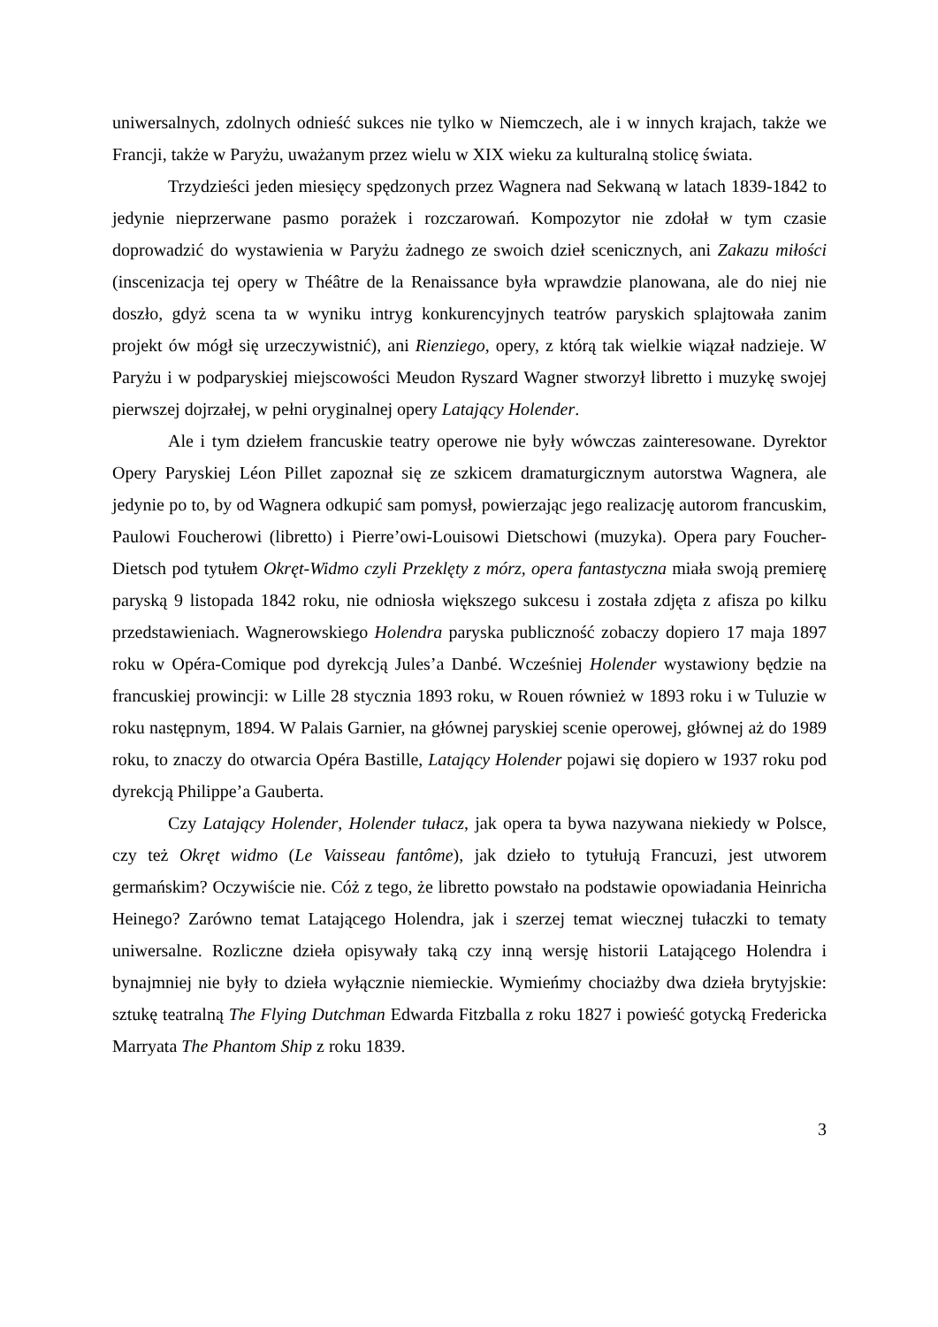uniwersalnych, zdolnych odnieść sukces nie tylko w Niemczech, ale i w innych krajach, także we Francji, także w Paryżu, uważanym przez wielu w XIX wieku za kulturalną stolicę świata.
Trzydzieści jeden miesięcy spędzonych przez Wagnera nad Sekwaną w latach 1839-1842 to jedynie nieprzerwane pasmo porażek i rozczarowań. Kompozytor nie zdołał w tym czasie doprowadzić do wystawienia w Paryżu żadnego ze swoich dzieł scenicznych, ani Zakazu miłości (inscenizacja tej opery w Théâtre de la Renaissance była wprawdzie planowana, ale do niej nie doszło, gdyż scena ta w wyniku intryg konkurencyjnych teatrów paryskich splajtowała zanim projekt ów mógł się urzeczywistnić), ani Rienziego, opery, z którą tak wielkie wiązał nadzieje. W Paryżu i w podparyskiej miejscowości Meudon Ryszard Wagner stworzył libretto i muzykę swojej pierwszej dojrzałej, w pełni oryginalnej opery Latający Holender.
Ale i tym dziełem francuskie teatry operowe nie były wówczas zainteresowane. Dyrektor Opery Paryskiej Léon Pillet zapoznał się ze szkicem dramaturgicznym autorstwa Wagnera, ale jedynie po to, by od Wagnera odkupić sam pomysł, powierzając jego realizację autorom francuskim, Paulowi Foucherowi (libretto) i Pierre’owi-Louisowi Dietschowi (muzyka). Opera pary Foucher-Dietsch pod tytułem Okręt-Widmo czyli Przeklęty z mórz, opera fantastyczna miała swoją premierę paryską 9 listopada 1842 roku, nie odniosła większego sukcesu i została zdjęta z afisza po kilku przedstawieniach. Wagnerowskiego Holendra paryska publiczność zobaczy dopiero 17 maja 1897 roku w Opéra-Comique pod dyrekcją Jules’a Danbé. Wcześniej Holender wystawiony będzie na francuskiej prowincji: w Lille 28 stycznia 1893 roku, w Rouen również w 1893 roku i w Tuluzie w roku następnym, 1894. W Palais Garnier, na głównej paryskiej scenie operowej, głównej aż do 1989 roku, to znaczy do otwarcia Opéra Bastille, Latający Holender pojawi się dopiero w 1937 roku pod dyrekcją Philippe’a Gauberta.
Czy Latający Holender, Holender tułacz, jak opera ta bywa nazywana niekiedy w Polsce, czy też Okręt widmo (Le Vaisseau fantôme), jak dzieło to tytułują Francuzi, jest utworem germańskim? Oczywiście nie. Cóż z tego, że libretto powstało na podstawie opowiadania Heinricha Heinego? Zarówno temat Latającego Holendra, jak i szerzej temat wiecznej tułaczki to tematy uniwersalne. Rozliczne dzieła opisywały taką czy inną wersję historii Latającego Holendra i bynajmniej nie były to dzieła wyłącznie niemieckie. Wymieńmy chociażby dwa dzieła brytyjskie: sztukę teatralną The Flying Dutchman Edwarda Fitzballa z roku 1827 i powieść gotycką Fredericka Marryata The Phantom Ship z roku 1839.
3